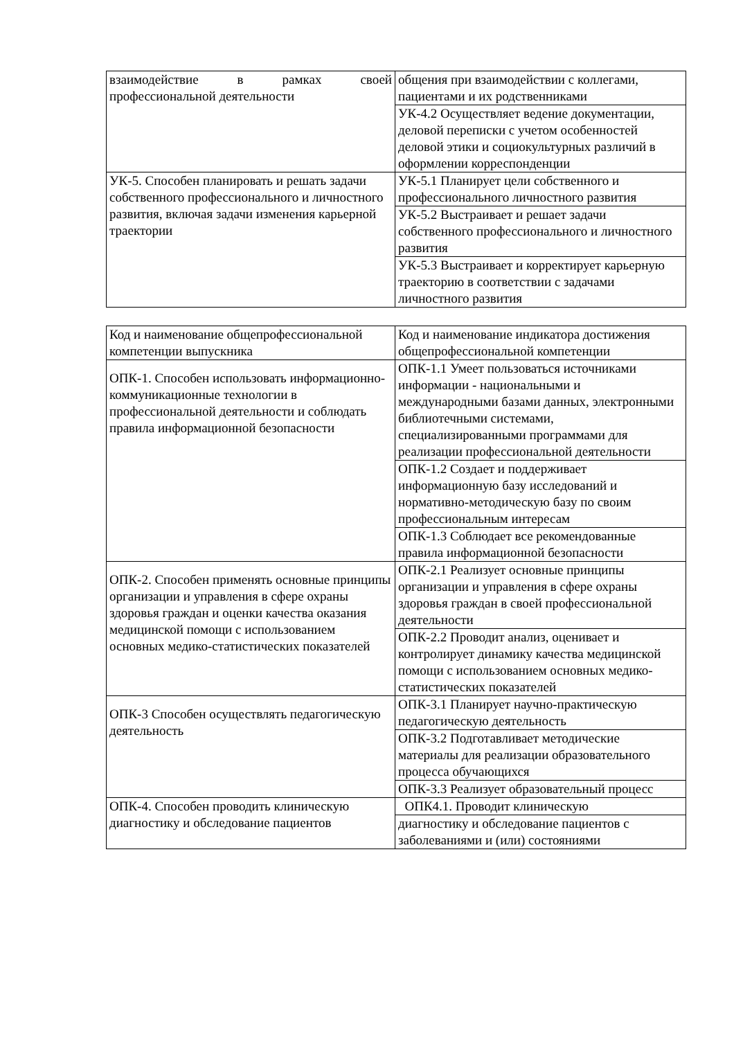| взаимодействие в рамках своей профессиональной деятельности | общения при взаимодействии с коллегами, пациентами и их родственниками |
| | УК-4.2 Осуществляет ведение документации, деловой переписки с учетом особенностей деловой этики и социокультурных различий в оформлении корреспонденции |
| УК-5. Способен планировать и решать задачи собственного профессионального и личностного развития, включая задачи изменения карьерной траектории | УК-5.1 Планирует цели собственного и профессионального личностного развития |
| | УК-5.2 Выстраивает и решает задачи собственного профессионального и личностного развития |
| | УК-5.3 Выстраивает и корректирует карьерную траекторию в соответствии с задачами личностного развития |
| Код и наименование общепрофессиональной компетенции выпускника | Код и наименование индикатора достижения общепрофессиональной компетенции |
| ОПК-1. Способен использовать информационно-коммуникационные технологии в профессиональной деятельности и соблюдать правила информационной безопасности | ОПК-1.1 Умеет пользоваться источниками информации - национальными и международными базами данных, электронными библиотечными системами, специализированными программами для реализации профессиональной деятельности |
| | ОПК-1.2 Создает и поддерживает информационную базу исследований и нормативно-методическую базу по своим профессиональным интересам |
| | ОПК-1.3 Соблюдает все рекомендованные правила информационной безопасности |
| ОПК-2. Способен применять основные принципы организации и управления в сфере охраны здоровья граждан и оценки качества оказания медицинской помощи с использованием основных медико-статистических показателей | ОПК-2.1 Реализует основные принципы организации и управления в сфере охраны здоровья граждан в своей профессиональной деятельности |
| | ОПК-2.2 Проводит анализ, оценивает и контролирует динамику качества медицинской помощи с использованием основных медико-статистических показателей |
| ОПК-3 Способен осуществлять педагогическую деятельность | ОПК-3.1 Планирует научно-практическую педагогическую деятельность |
| | ОПК-3.2 Подготавливает методические материалы для реализации образовательного процесса обучающихся |
| | ОПК-3.3 Реализует образовательный процесс |
| ОПК-4. Способен проводить клиническую диагностику и обследование пациентов | ОПК4.1. Проводит клиническую |
| | диагностику и обследование пациентов с заболеваниями и (или) состояниями |